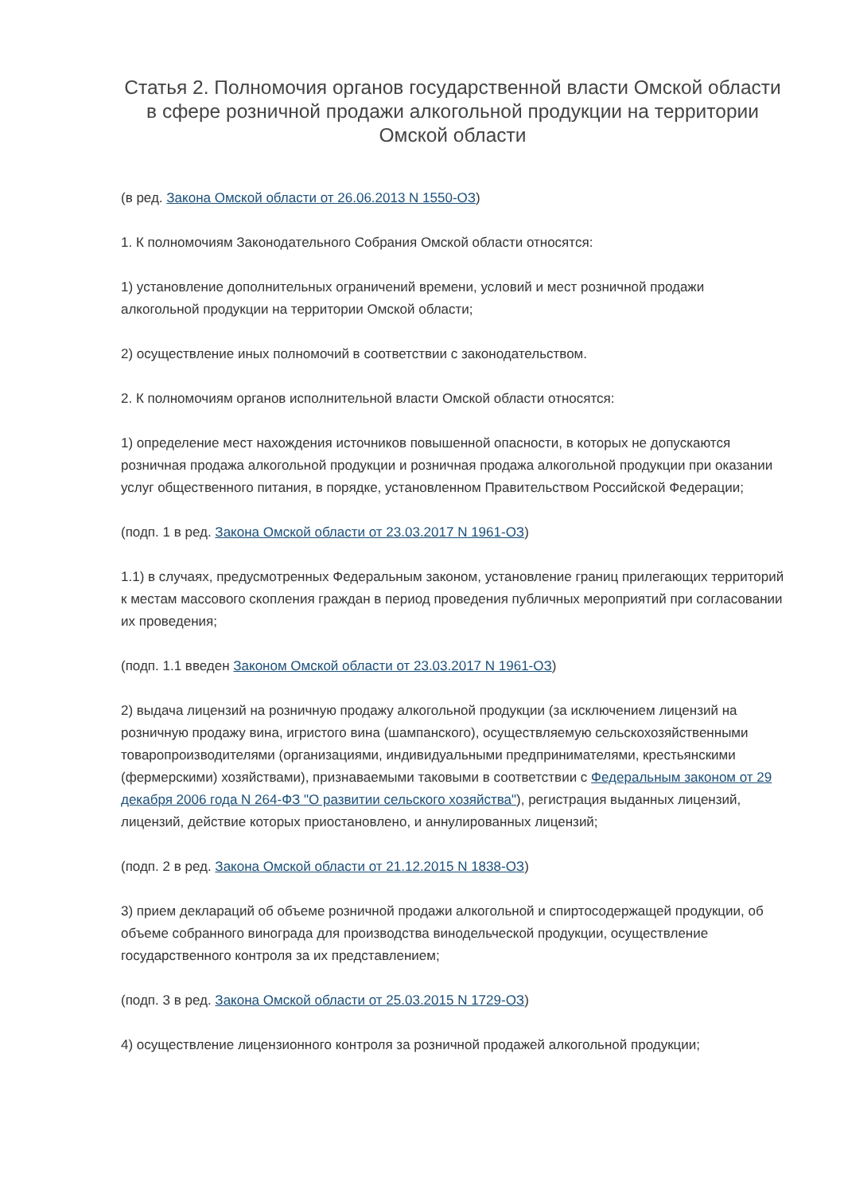Статья 2. Полномочия органов государственной власти Омской области в сфере розничной продажи алкогольной продукции на территории Омской области
(в ред. Закона Омской области от 26.06.2013 N 1550-ОЗ)
1. К полномочиям Законодательного Собрания Омской области относятся:
1) установление дополнительных ограничений времени, условий и мест розничной продажи алкогольной продукции на территории Омской области;
2) осуществление иных полномочий в соответствии с законодательством.
2. К полномочиям органов исполнительной власти Омской области относятся:
1) определение мест нахождения источников повышенной опасности, в которых не допускаются розничная продажа алкогольной продукции и розничная продажа алкогольной продукции при оказании услуг общественного питания, в порядке, установленном Правительством Российской Федерации;
(подп. 1 в ред. Закона Омской области от 23.03.2017 N 1961-ОЗ)
1.1) в случаях, предусмотренных Федеральным законом, установление границ прилегающих территорий к местам массового скопления граждан в период проведения публичных мероприятий при согласовании их проведения;
(подп. 1.1 введен Законом Омской области от 23.03.2017 N 1961-ОЗ)
2) выдача лицензий на розничную продажу алкогольной продукции (за исключением лицензий на розничную продажу вина, игристого вина (шампанского), осуществляемую сельскохозяйственными товаропроизводителями (организациями, индивидуальными предпринимателями, крестьянскими (фермерскими) хозяйствами), признаваемыми таковыми в соответствии с Федеральным законом от 29 декабря 2006 года N 264-ФЗ "О развитии сельского хозяйства"), регистрация выданных лицензий, лицензий, действие которых приостановлено, и аннулированных лицензий;
(подп. 2 в ред. Закона Омской области от 21.12.2015 N 1838-ОЗ)
3) прием деклараций об объеме розничной продажи алкогольной и спиртосодержащей продукции, об объеме собранного винограда для производства винодельческой продукции, осуществление государственного контроля за их представлением;
(подп. 3 в ред. Закона Омской области от 25.03.2015 N 1729-ОЗ)
4) осуществление лицензионного контроля за розничной продажей алкогольной продукции;